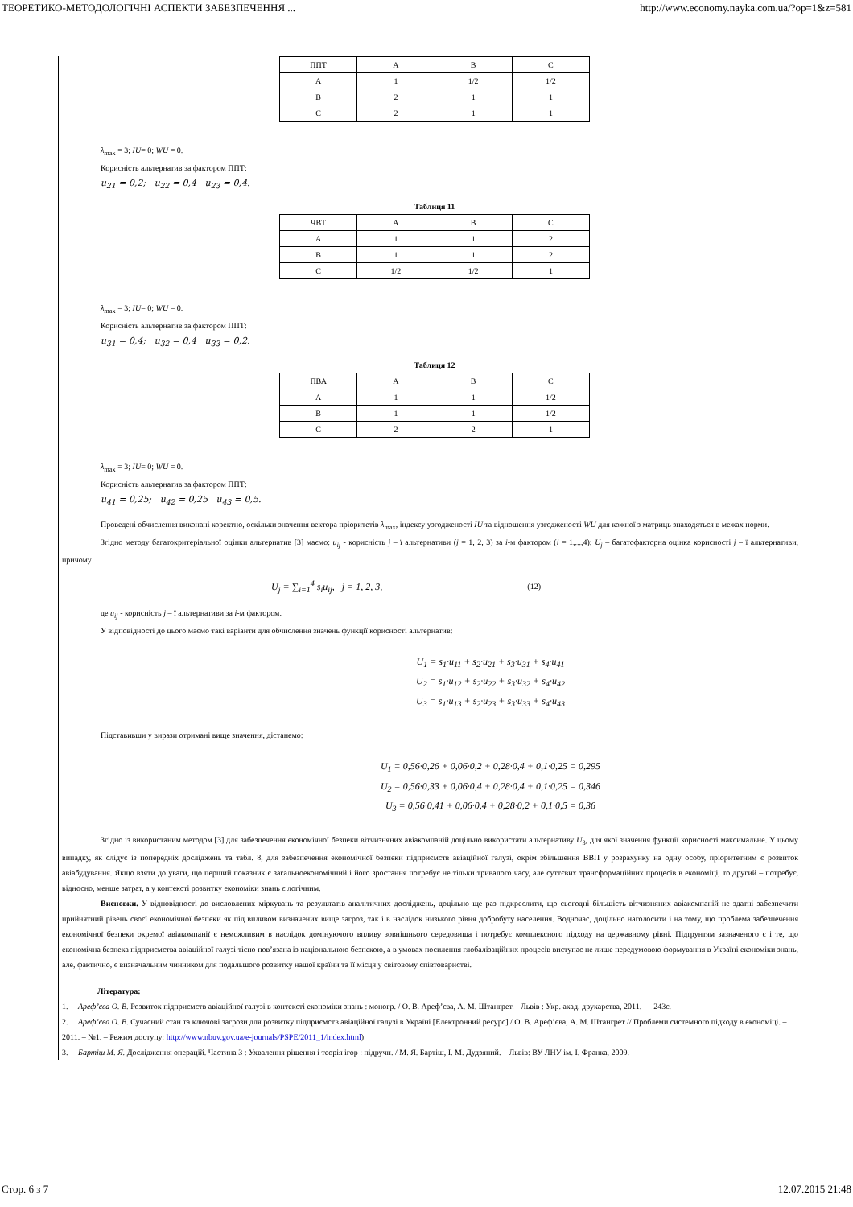ТЕОРЕТИКО-МЕТОДОЛОГІЧНІ АСПЕКТИ ЗАБЕЗПЕЧЕННЯ ... http://www.economy.nayka.com.ua/?op=1&z=581
| ППТ | A | B | C |
| A | 1 | 1/2 | 1/2 |
| B | 2 | 1 | 1 |
| C | 2 | 1 | 1 |
λ<sub>max</sub> = 3; IU= 0; WU = 0.
Корисність альтернатив за фактором ППТ:
u<sub>21</sub> = 0,2; u<sub>22</sub> = 0,4 u<sub>23</sub> = 0,4.
Таблиця 11
| ЧВТ | A | B | C |
| A | 1 | 1 | 2 |
| B | 1 | 1 | 2 |
| C | 1/2 | 1/2 | 1 |
λ<sub>max</sub> = 3; IU= 0; WU = 0.
Корисність альтернатив за фактором ППТ:
u<sub>31</sub> = 0,4; u<sub>32</sub> = 0,4 u<sub>33</sub> = 0,2.
Таблиця 12
| ПВА | A | B | C |
| A | 1 | 1 | 1/2 |
| B | 1 | 1 | 1/2 |
| C | 2 | 2 | 1 |
λ<sub>max</sub> = 3; IU= 0; WU = 0.
Корисність альтернатив за фактором ППТ:
u<sub>41</sub> = 0,25; u<sub>42</sub> = 0,25 u<sub>43</sub> = 0,5.
Проведені обчислення виконані коректно, оскільки значення вектора пріоритетів λ<sub>max</sub>, індексу узгодженості IU та відношення узгодженості WU для кожної з матриць знаходяться в межах норми.
Згідно методу багатокритеріальної оцінки альтернатив [3] маємо: u<sub>ij</sub> - корисність j – ї альтернативи (j = 1, 2, 3) за i-м фактором (i = 1,...,4); U<sub>j</sub> – багатофакторна оцінка корисності j – ї альтернативи, причому
U<sub>j</sub> = ∑<sub>i=1</sub><sup>4</sup> s<sub>i</sub>u<sub>ij</sub>, j = 1, 2, 3,
(12)
де u<sub>ij</sub> - корисність j – ї альтернативи за i-м фактором.
У відповідності до цього маємо такі варіанти для обчислення значень функції корисності альтернатив:
U<sub>1</sub> = s<sub>1</sub>·u<sub>11</sub> + s<sub>2</sub>·u<sub>21</sub> + s<sub>3</sub>·u<sub>31</sub> + s<sub>4</sub>·u<sub>41</sub>
U<sub>2</sub> = s<sub>1</sub>·u<sub>12</sub> + s<sub>2</sub>·u<sub>22</sub> + s<sub>3</sub>·u<sub>32</sub> + s<sub>4</sub>·u<sub>42</sub>
U<sub>3</sub> = s<sub>1</sub>·u<sub>13</sub> + s<sub>2</sub>·u<sub>23</sub> + s<sub>3</sub>·u<sub>33</sub> + s<sub>4</sub>·u<sub>43</sub>
Підставивши у вирази отримані вище значення, дістанемо:
U<sub>1</sub> = 0,56·0,26 + 0,06·0,2 + 0,28·0,4 + 0,1·0,25 = 0,295
U<sub>2</sub> = 0,56·0,33 + 0,06·0,4 + 0,28·0,4 + 0,1·0,25 = 0,346
U<sub>3</sub> = 0,56·0,41 + 0,06·0,4 + 0,28·0,2 + 0,1·0,5 = 0,36
Згідно із використаним методом [3] для забезпечення економічної безпеки вітчизняних авіакомпаній доцільно використати альтернативу U<sub>3</sub>, для якої значення функції корисності максимальне. У цьому випадку, як слідує із попередніх досліджень та табл. 8, для забезпечення економічної безпеки підприємств авіаційної галузі, окрім збільшення ВВП у розрахунку на одну особу, пріоритетним є розвиток авіабудування. Якщо взяти до уваги, що перший показник є загальноекономічний і його зростання потребує не тільки тривалого часу, але суттєвих трансформаційних процесів в економіці, то другий – потребує, відносно, менше затрат, а у контексті розвитку економіки знань є логічним.
Висновки. У відповідності до висловлених міркувань та результатів аналітичних досліджень, доцільно ще раз підкреслити, що сьогодні більшість вітчизняних авіакомпаній не здатні забезпечити прийнятний рівень своєї економічної безпеки як під впливом визначених вище загроз, так і в наслідок низького рівня добробуту населення. Водночас, доцільно наголосити і на тому, що проблема забезпечення економічної безпеки окремої авіакомпанії є неможливим в наслідок домінуючого впливу зовнішнього середовища і потребує комплексного підходу на державному рівні. Підґрунтям зазначеного є і те, що економічна безпека підприємства авіаційної галузі тісно пов’язана із національною безпекою, а в умовах посилення глобалізаційних процесів виступає не лише передумовою формування в Україні економіки знань, але, фактично, є визначальним чинником для подальшого розвитку нашої країни та її місця у світовому співтоваристві.
Література:
1. Ареф’єва О. В. Розвиток підприємств авіаційної галузі в контексті економіки знань : моногр. / О. В. Ареф’єва, А. М. Штангрет. - Львів : Укр. акад. друкарства, 2011. — 243с.
2. Ареф’єва О. В. Сучасний стан та ключові загрози для розвитку підприємств авіаційної галузі в Україні [Електронний ресурс] / О. В. Ареф’єва, А. М. Штангрет // Проблеми системного підходу в економіці. – 2011. – №1. – Режим доступу: http://www.nbuv.gov.ua/e-journals/PSPE/2011_1/index.html)
3. Бартіш М. Я. Дослідження операцій. Частина 3 : Ухвалення рішення і теорія ігор : підручн. / М. Я. Бартіш, І. М. Дудзяний. – Львів: ВУ ЛНУ ім. І. Франка, 2009.
Стор. 6 з 7 12.07.2015 21:48